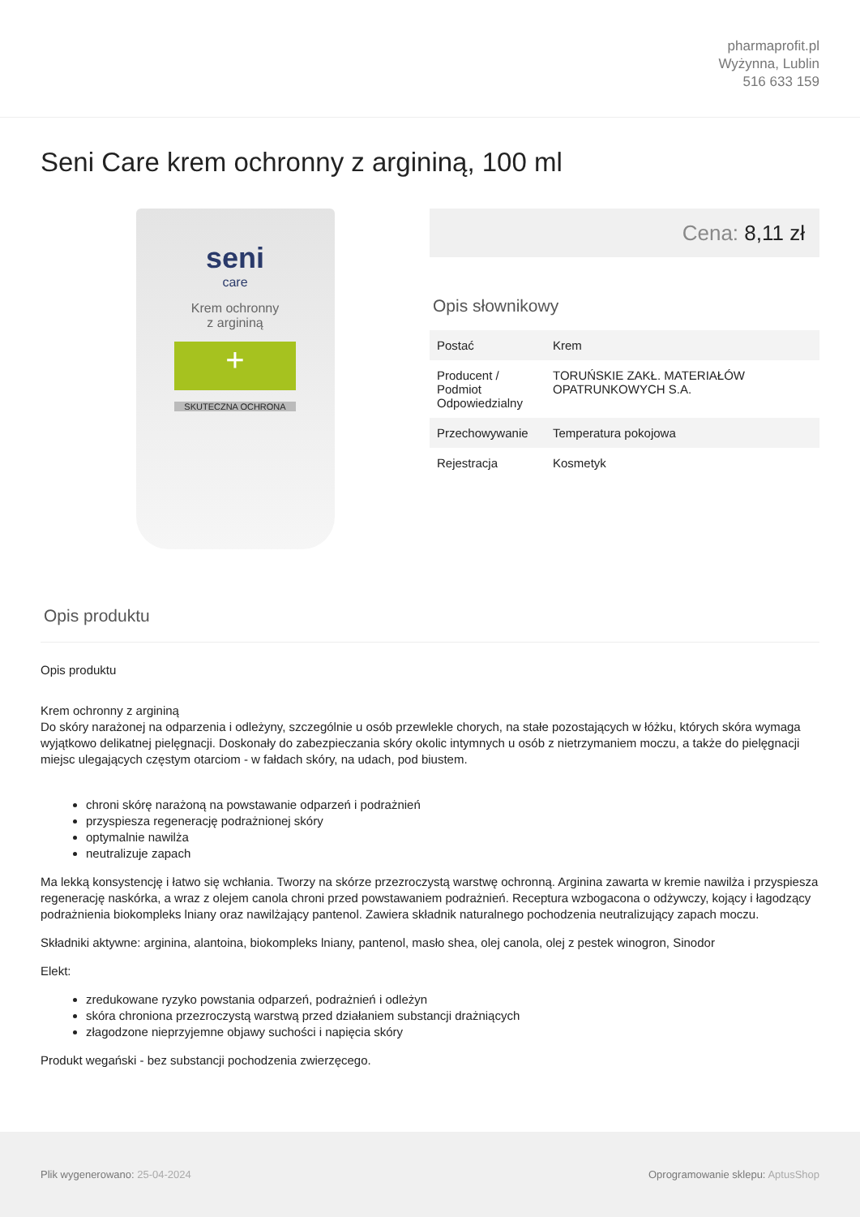pharmaprofit.pl
Wyżynna, Lublin
516 633 159
Seni Care krem ochronny z argininą, 100 ml
seni
care
Krem ochronny
z argininą
+
SKUTECZNA OCHRONA
Cena: 8,11 zł
Opis słownikowy
| Postać | Krem |
| Producent / Podmiot Odpowiedzialny | TORUŃSKIE ZAKŁ. MATERIAŁÓW OPATRUNKOWYCH S.A. |
| Przechowywanie | Temperatura pokojowa |
| Rejestracja | Kosmetyk |
Opis produktu
Opis produktu
Krem ochronny z argininą
Do skóry narażonej na odparzenia i odleżyny, szczególnie u osób przewlekle chorych, na stałe pozostających w łóżku, których skóra wymaga wyjątkowo delikatnej pielęgnacji. Doskonały do zabezpieczania skóry okolic intymnych u osób z nietrzymaniem moczu, a także do pielęgnacji miejsc ulegających częstym otarciom - w fałdach skóry, na udach, pod biustem.
chroni skórę narażoną na powstawanie odparzeń i podrażnień
przyspiesza regenerację podrażnionej skóry
optymalnie nawilża
neutralizuje zapach
Ma lekką konsystencję i łatwo się wchłania. Tworzy na skórze przezroczystą warstwę ochronną. Arginina zawarta w kremie nawilża i przyspiesza regenerację naskórka, a wraz z olejem canola chroni przed powstawaniem podrażnień. Receptura wzbogacona o odżywczy, kojący i łagodzący podrażnienia biokompleks lniany oraz nawilżający pantenol. Zawiera składnik naturalnego pochodzenia neutralizujący zapach moczu.
Składniki aktywne: arginina, alantoina, biokompleks lniany, pantenol, masło shea, olej canola, olej z pestek winogron, Sinodor
Elekt:
zredukowane ryzyko powstania odparzeń, podrażnień i odleżyn
skóra chroniona przezroczystą warstwą przed działaniem substancji drażniących
złagodzone nieprzyjemne objawy suchości i napięcia skóry
Produkt wegański - bez substancji pochodzenia zwierzęcego.
Plik wygenerowano: 25-04-2024
Oprogramowanie sklepu: AptusShop